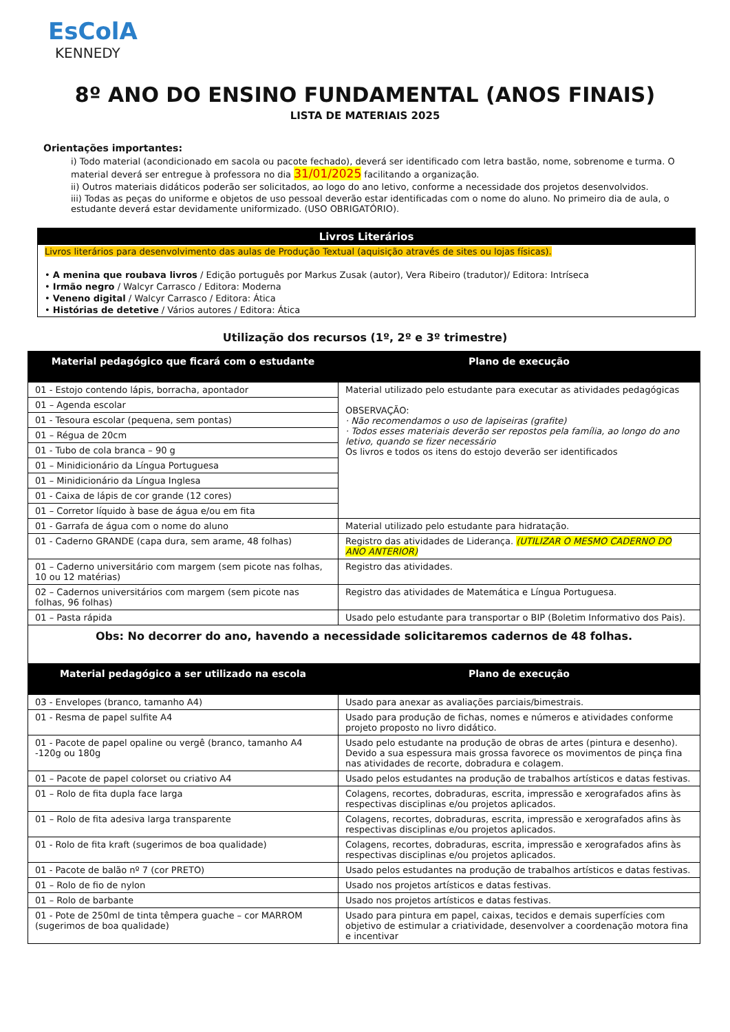EsColA
KENNEDY
8º ANO DO ENSINO FUNDAMENTAL (ANOS FINAIS)
LISTA DE MATERIAIS 2025
Orientações importantes:
i) Todo material (acondicionado em sacola ou pacote fechado), deverá ser identificado com letra bastão, nome, sobrenome e turma. O material deverá ser entregue à professora no dia 31/01/2025 facilitando a organização.
ii) Outros materiais didáticos poderão ser solicitados, ao logo do ano letivo, conforme a necessidade dos projetos desenvolvidos.
iii) Todas as peças do uniforme e objetos de uso pessoal deverão estar identificadas com o nome do aluno. No primeiro dia de aula, o estudante deverá estar devidamente uniformizado. (USO OBRIGATÓRIO).
Livros Literários
Livros literários para desenvolvimento das aulas de Produção Textual (aquisição através de sites ou lojas físicas).
• A menina que roubava livros / Edição português por Markus Zusak (autor), Vera Ribeiro (tradutor)/ Editora: Intríseca
• Irmão negro / Walcyr Carrasco / Editora: Moderna
• Veneno digital / Walcyr Carrasco / Editora: Ática
• Histórias de detetive / Vários autores / Editora: Ática
Utilização dos recursos (1º, 2º e 3º trimestre)
| Material pedagógico que ficará com o estudante | Plano de execução |
| --- | --- |
| 01 - Estojo contendo lápis, borracha, apontador | Material utilizado pelo estudante para executar as atividades pedagógicas OBSERVAÇÃO: · Não recomendamos o uso de lapiseiras (grafite) · Todos esses materiais deverão ser repostos pela família, ao longo do ano letivo, quando se fizer necessário Os livros e todos os itens do estojo deverão ser identificados |
| 01 – Agenda escolar | |
| 01 - Tesoura escolar (pequena, sem pontas) | |
| 01 – Régua de 20cm | |
| 01 - Tubo de cola branca – 90 g | |
| 01 – Minidicionário da Língua Portuguesa | |
| 01 – Minidicionário da Língua Inglesa | |
| 01 - Caixa de lápis de cor grande (12 cores) | |
| 01 – Corretor líquido à base de água e/ou em fita | |
| 01 - Garrafa de água com o nome do aluno | Material utilizado pelo estudante para hidratação. |
| 01 - Caderno GRANDE (capa dura, sem arame, 48 folhas) | Registro das atividades de Liderança. (UTILIZAR O MESMO CADERNO DO ANO ANTERIOR) |
| 01 – Caderno universitário com margem (sem picote nas folhas, 10 ou 12 matérias) | Registro das atividades. |
| 02 – Cadernos universitários com margem (sem picote nas folhas, 96 folhas) | Registro das atividades de Matemática e Língua Portuguesa. |
| 01 – Pasta rápida | Usado pelo estudante para transportar o BIP (Boletim Informativo dos Pais). |
| Obs: No decorrer do ano, havendo a necessidade solicitaremos cadernos de 48 folhas. | |
| Material pedagógico a ser utilizado na escola | Plano de execução |
| 03 - Envelopes (branco, tamanho A4) | Usado para anexar as avaliações parciais/bimestrais. |
| 01 - Resma de papel sulfite A4 | Usado para produção de fichas, nomes e números e atividades conforme projeto proposto no livro didático. |
| 01 - Pacote de papel opaline ou vergê (branco, tamanho A4 -120g ou 180g | Usado pelo estudante na produção de obras de artes (pintura e desenho). Devido a sua espessura mais grossa favorece os movimentos de pinça fina nas atividades de recorte, dobradura e colagem. |
| 01 – Pacote de papel colorset ou criativo A4 | Usado pelos estudantes na produção de trabalhos artísticos e datas festivas. |
| 01 – Rolo de fita dupla face larga | Colagens, recortes, dobraduras, escrita, impressão e xerografados afins às respectivas disciplinas e/ou projetos aplicados. |
| 01 – Rolo de fita adesiva larga transparente | Colagens, recortes, dobraduras, escrita, impressão e xerografados afins às respectivas disciplinas e/ou projetos aplicados. |
| 01 - Rolo de fita kraft (sugerimos de boa qualidade) | Colagens, recortes, dobraduras, escrita, impressão e xerografados afins às respectivas disciplinas e/ou projetos aplicados. |
| 01 - Pacote de balão nº 7 (cor PRETO) | Usado pelos estudantes na produção de trabalhos artísticos e datas festivas. |
| 01 – Rolo de fio de nylon | Usado nos projetos artísticos e datas festivas. |
| 01 – Rolo de barbante | Usado nos projetos artísticos e datas festivas. |
| 01 - Pote de 250ml de tinta têmpera guache – cor MARROM (sugerimos de boa qualidade) | Usado para pintura em papel, caixas, tecidos e demais superfícies com objetivo de estimular a criatividade, desenvolver a coordenação motora fina e incentivar |